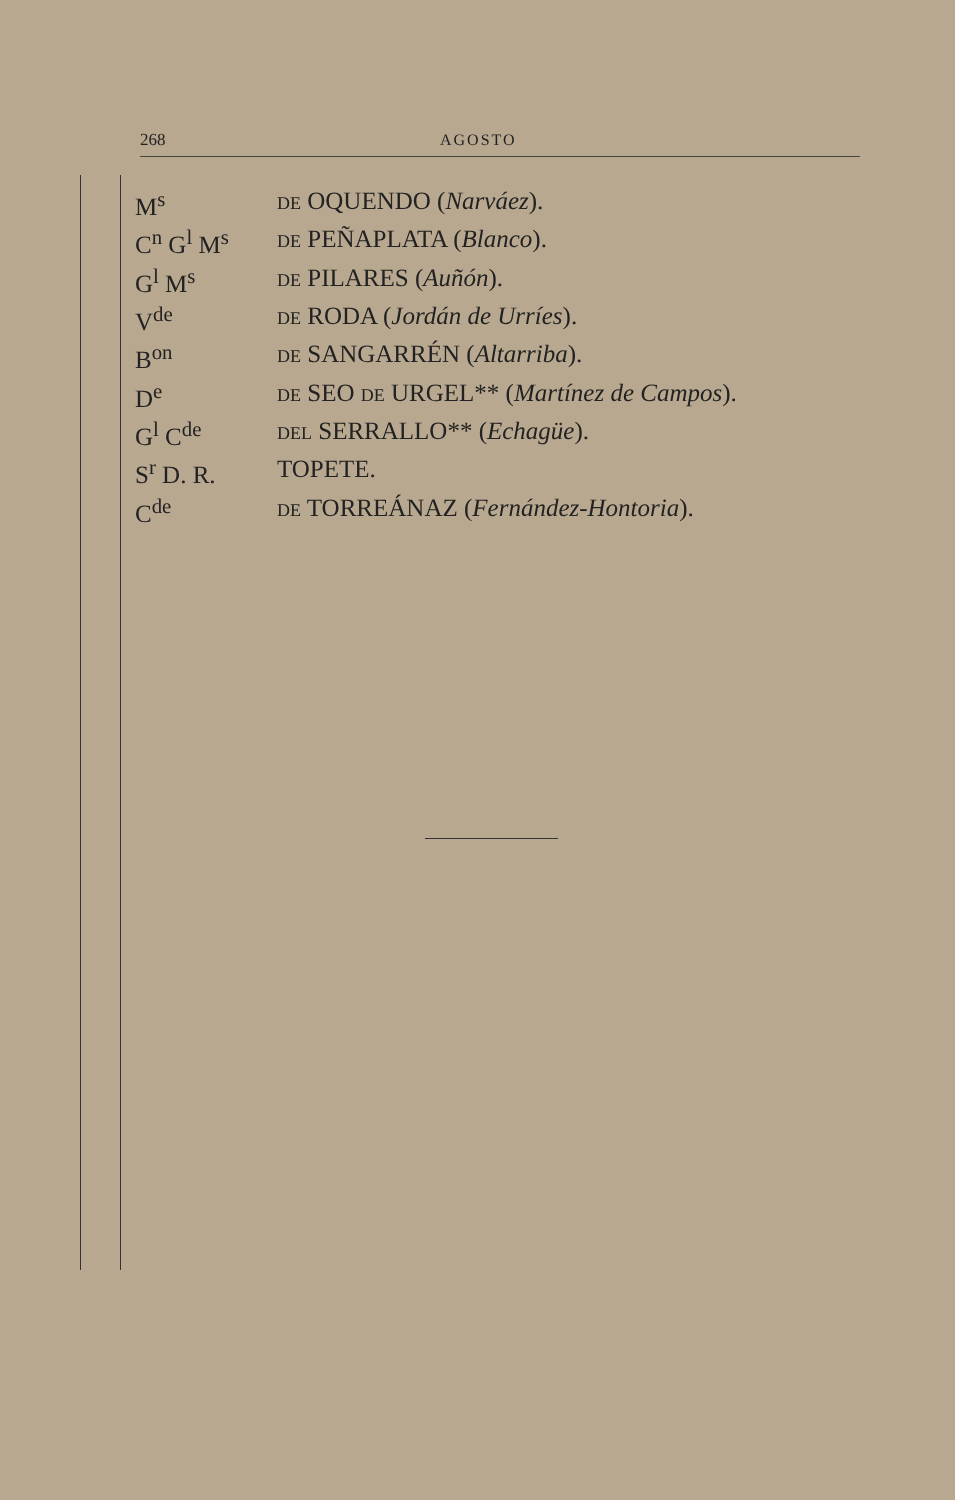268 AGOSTO
| M<sup>s</sup> | DE OQUENDO ( Narváez ). |
| C<sup>n</sup> G<sup>l</sup> M<sup>s</sup> | DE PEÑAPLATA ( Blanco ). |
| G<sup>l</sup> M<sup>s</sup> | DE PILARES ( Auñón ). |
| V<sup>de</sup> | DE RODA ( Jordán de Urríes ). |
| B<sup>on</sup> | DE SANGARRÉN ( Altarriba ). |
| D<sup>e</sup> | DE SEO DE URGEL** ( Martínez de Campos ). |
| G<sup>l</sup> C<sup>de</sup> | DEL SERRALLO** ( Echagüe ). |
| S<sup>r</sup> D. R. | TOPETE. |
| C<sup>de</sup> | DE TORREÁNAZ ( Fernández-Hontoria ). |